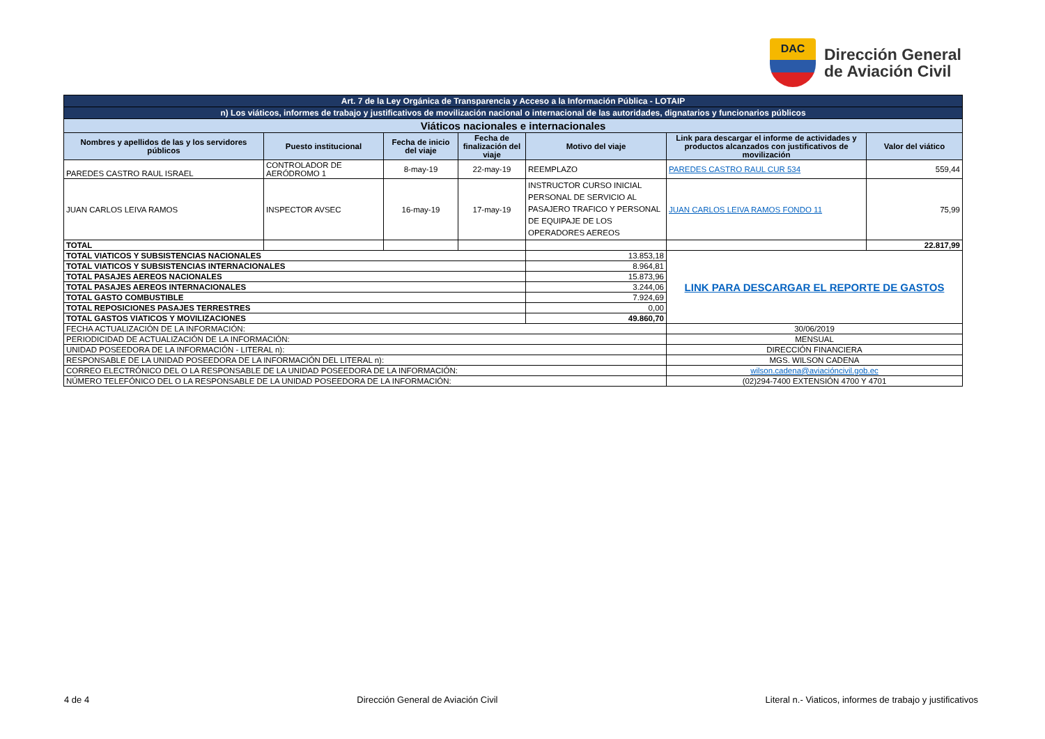DAC
Dirección General
de Aviación Civil
| Art. 7 de la Ley Orgánica de Transparencia y Acceso a la Información Pública - LOTAIP | | | | | | |
| n) Los viáticos, informes de trabajo y justificativos de movilización nacional o internacional de las autoridades, dignatarios y funcionarios públicos | | | | | | |
| Viáticos nacionales e internacionales | | | | | | |
| Nombres y apellidos de las y los servidores públicos | Puesto institucional | Fecha de inicio del viaje | Fecha de finalización del viaje | Motivo del viaje | Link para descargar el informe de actividades y productos alcanzados con justificativos de movilización | Valor del viático |
| PAREDES CASTRO RAUL ISRAEL | CONTROLADOR DE AERÓDROMO 1 | 8-may-19 | 22-may-19 | REEMPLAZO | PAREDES CASTRO RAUL CUR 534 | 559,44 |
| JUAN CARLOS LEIVA RAMOS | INSPECTOR AVSEC | 16-may-19 | 17-may-19 | INSTRUCTOR CURSO INICIAL PERSONAL DE SERVICIO AL PASAJERO TRAFICO Y PERSONAL DE EQUIPAJE DE LOS OPERADORES AEREOS | JUAN CARLOS LEIVA RAMOS FONDO 11 | 75,99 |
| TOTAL | | | | | | 22.817,99 |
| TOTAL VIATICOS Y SUBSISTENCIAS NACIONALES | | | | 13.853,18 | LINK PARA DESCARGAR EL REPORTE DE GASTOS | |
| TOTAL VIATICOS Y SUBSISTENCIAS INTERNACIONALES | | | | 8.964,81 | | |
| TOTAL PASAJES AEREOS NACIONALES | | | | 15.873,96 | | |
| TOTAL PASAJES AEREOS INTERNACIONALES | | | | 3.244,06 | | |
| TOTAL GASTO COMBUSTIBLE | | | | 7.924,69 | | |
| TOTAL REPOSICIONES PASAJES TERRESTRES | | | | 0,00 | | |
| TOTAL GASTOS VIATICOS Y MOVILIZACIONES | | | | 49.860,70 | | |
| FECHA ACTUALIZACIÓN DE LA INFORMACIÓN: | | | | | 30/06/2019 | |
| PERIODICIDAD DE ACTUALIZACIÓN DE LA INFORMACIÓN: | | | | | MENSUAL | |
| UNIDAD POSEEDORA DE LA INFORMACIÓN - LITERAL n): | | | | | DIRECCIÓN FINANCIERA | |
| RESPONSABLE DE LA UNIDAD POSEEDORA DE LA INFORMACIÓN DEL LITERAL n): | | | | | MGS. WILSON CADENA | |
| CORREO ELECTRÓNICO DEL O LA RESPONSABLE DE LA UNIDAD POSEEDORA DE LA INFORMACIÓN: | | | | | wilson.cadena@aviacióncivil.gob.ec | |
| NÚMERO TELEFÓNICO DEL O LA RESPONSABLE DE LA UNIDAD POSEEDORA DE LA INFORMACIÓN: | | | | | (02)294-7400 EXTENSIÓN 4700 Y 4701 | |
4 de 4 Dirección General de Aviación Civil Literal n.- Viaticos, informes de trabajo y justificativos